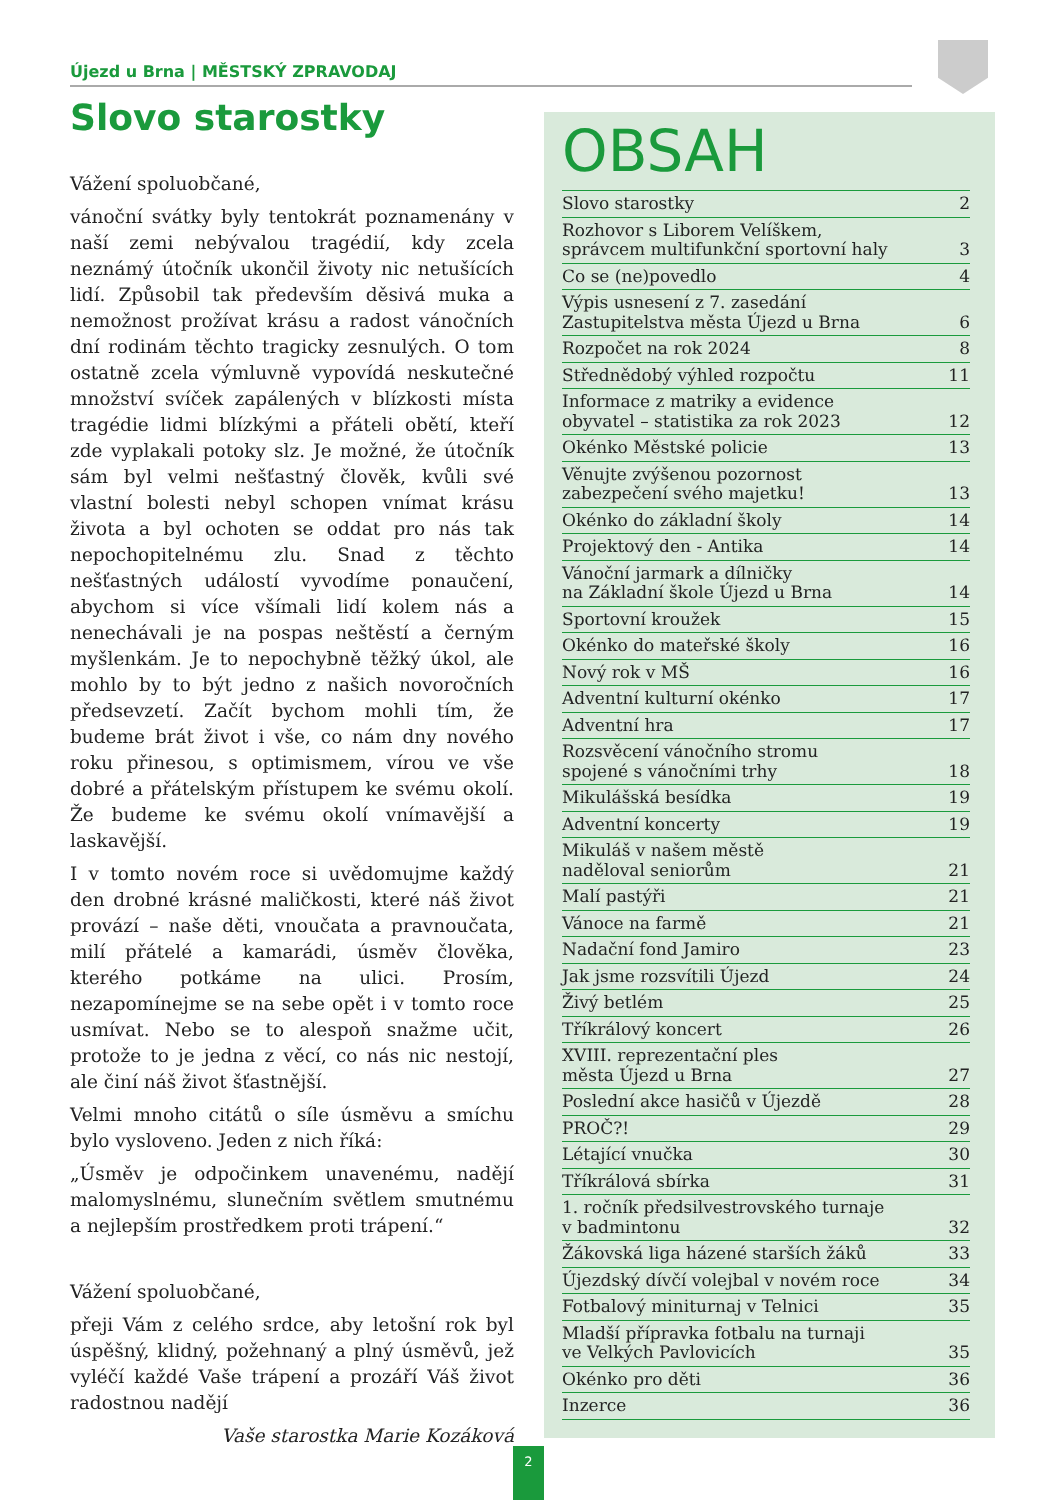Újezd u Brna | MĚSTSKÝ ZPRAVODAJ
Slovo starostky
Vážení spoluobčané,
vánoční svátky byly tentokrát poznamenány v naší zemi nebývalou tragédií, kdy zcela neznámý útočník ukončil životy nic netušících lidí. Způsobil tak především děsivá muka a nemožnost prožívat krásu a radost vánočních dní rodinám těchto tragicky zesnulých. O tom ostatně zcela výmluvně vypovídá neskutečné množství svíček zapálených v blízkosti místa tragédie lidmi blízkými a přáteli obětí, kteří zde vyplakali potoky slz. Je možné, že útočník sám byl velmi nešťastný člověk, kvůli své vlastní bolesti nebyl schopen vnímat krásu života a byl ochoten se oddat pro nás tak nepochopitelnému zlu. Snad z těchto nešťastných událostí vyvodíme ponaučení, abychom si více všímali lidí kolem nás a nenechávali je na pospas neštěstí a černým myšlenkám. Je to nepochybně těžký úkol, ale mohlo by to být jedno z našich novoročních předsevzetí. Začít bychom mohli tím, že budeme brát život i vše, co nám dny nového roku přinesou, s optimismem, vírou ve vše dobré a přátelským přístupem ke svému okolí. Že budeme ke svému okolí vnímavější a laskavější.
I v tomto novém roce si uvědomujme každý den drobné krásné maličkosti, které náš život provází – naše děti, vnoučata a pravnoučata, milí přátelé a kamarádi, úsměv člověka, kterého potkáme na ulici. Prosím, nezapomínejme se na sebe opět i v tomto roce usmívat. Nebo se to alespoň snažme učit, protože to je jedna z věcí, co nás nic nestojí, ale činí náš život šťastnější.
Velmi mnoho citátů o síle úsměvu a smíchu bylo vysloveno. Jeden z nich říká:
„Úsměv je odpočinkem unavenému, nadějí malomyslnému, slunečním světlem smutnému a nejlepším prostředkem proti trápení.“
Vážení spoluobčané,
přeji Vám z celého srdce, aby letošní rok byl úspěšný, klidný, požehnaný a plný úsměvů, jež vyléčí každé Vaše trápení a prozáří Váš život radostnou nadějí
Vaše starostka Marie Kozáková
OBSAH
Slovo starostky 2
Rozhovor s Liborem Velíškem,
správcem multifunkční sportovní haly 3
Co se (ne)povedlo 4
Výpis usnesení z 7. zasedání
Zastupitelstva města Újezd u Brna 6
Rozpočet na rok 2024 8
Střednědobý výhled rozpočtu 11
Informace z matriky a evidence
obyvatel – statistika za rok 2023 12
Okénko Městské policie 13
Věnujte zvýšenou pozornost
zabezpečení svého majetku! 13
Okénko do základní školy 14
Projektový den - Antika 14
Vánoční jarmark a dílničky
na Základní škole Újezd u Brna 14
Sportovní kroužek 15
Okénko do mateřské školy 16
Nový rok v MŠ 16
Adventní kulturní okénko 17
Adventní hra 17
Rozsvěcení vánočního stromu
spojené s vánočními trhy 18
Mikulášská besídka 19
Adventní koncerty 19
Mikuláš v našem městě
naděloval seniorům 21
Malí pastýři 21
Vánoce na farmě 21
Nadační fond Jamiro 23
Jak jsme rozsvítili Újezd 24
Živý betlém 25
Tříkrálový koncert 26
XVIII. reprezentační ples
města Újezd u Brna 27
Poslední akce hasičů v Újezdě 28
PROČ?! 29
Létající vnučka 30
Tříkrálová sbírka 31
1. ročník předsilvestrovského turnaje
v badmintonu 32
Žákovská liga házené starších žáků 33
Újezdský dívčí volejbal v novém roce 34
Fotbalový miniturnaj v Telnici 35
Mladší přípravka fotbalu na turnaji
ve Velkých Pavlovicích 35
Okénko pro děti 36
Inzerce 36
2